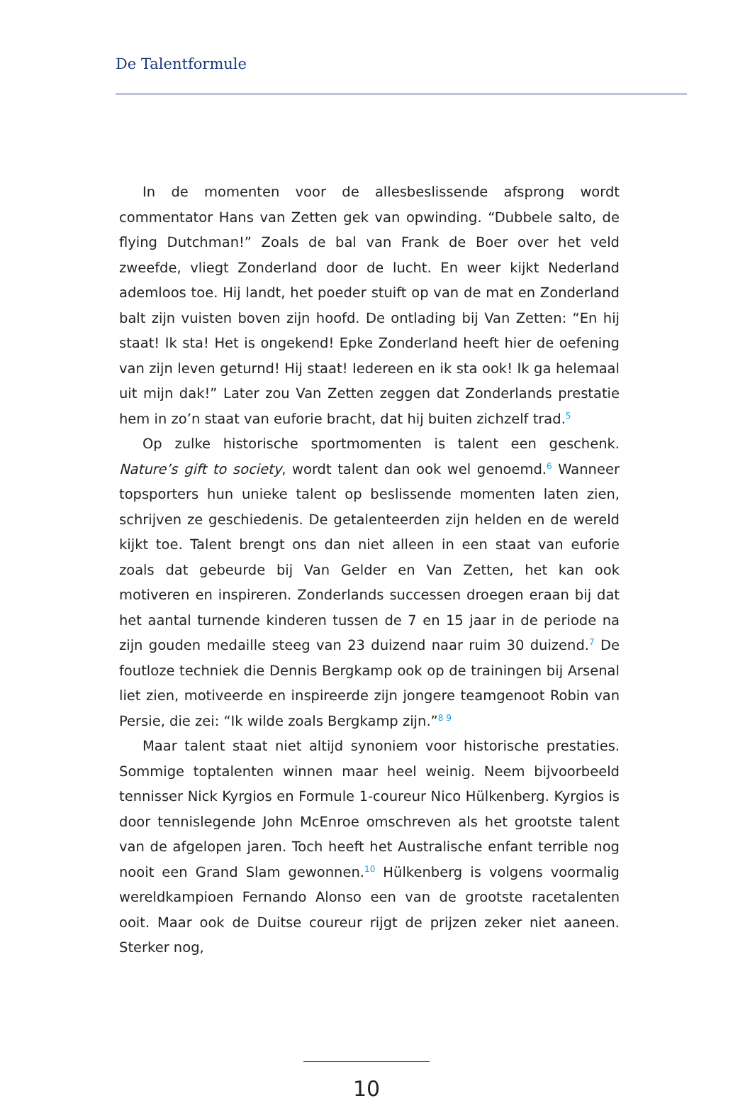De Talentformule
In de momenten voor de allesbeslissende afsprong wordt commentator Hans van Zetten gek van opwinding. “Dubbele salto, de flying Dutchman!” Zoals de bal van Frank de Boer over het veld zweefde, vliegt Zonderland door de lucht. En weer kijkt Nederland ademloos toe. Hij landt, het poeder stuift op van de mat en Zonderland balt zijn vuisten boven zijn hoofd. De ontlading bij Van Zetten: “En hij staat! Ik sta! Het is ongekend! Epke Zonderland heeft hier de oefening van zijn leven geturnd! Hij staat! Iedereen en ik sta ook! Ik ga helemaal uit mijn dak!” Later zou Van Zetten zeggen dat Zonderlands prestatie hem in zo’n staat van euforie bracht, dat hij buiten zichzelf trad.<sup>5</sup>
Op zulke historische sportmomenten is talent een geschenk. Nature’s gift to society, wordt talent dan ook wel genoemd.<sup>6</sup> Wanneer topsporters hun unieke talent op beslissende momenten laten zien, schrijven ze geschiedenis. De getalenteerden zijn helden en de wereld kijkt toe. Talent brengt ons dan niet alleen in een staat van euforie zoals dat gebeurde bij Van Gelder en Van Zetten, het kan ook motiveren en inspireren. Zonderlands successen droegen eraan bij dat het aantal turnende kinderen tussen de 7 en 15 jaar in de periode na zijn gouden medaille steeg van 23 duizend naar ruim 30 duizend.<sup>7</sup> De foutloze techniek die Dennis Bergkamp ook op de trainingen bij Arsenal liet zien, motiveerde en inspireerde zijn jongere teamgenoot Robin van Persie, die zei: “Ik wilde zoals Bergkamp zijn.”<sup>8 9</sup>
Maar talent staat niet altijd synoniem voor historische prestaties. Sommige toptalenten winnen maar heel weinig. Neem bijvoorbeeld tennisser Nick Kyrgios en Formule 1-coureur Nico Hülkenberg. Kyrgios is door tennislegende John McEnroe omschreven als het grootste talent van de afgelopen jaren. Toch heeft het Australische enfant terrible nog nooit een Grand Slam gewonnen.<sup>10</sup> Hülkenberg is volgens voormalig wereldkampioen Fernando Alonso een van de grootste racetalenten ooit. Maar ook de Duitse coureur rijgt de prijzen zeker niet aaneen. Sterker nog,
10